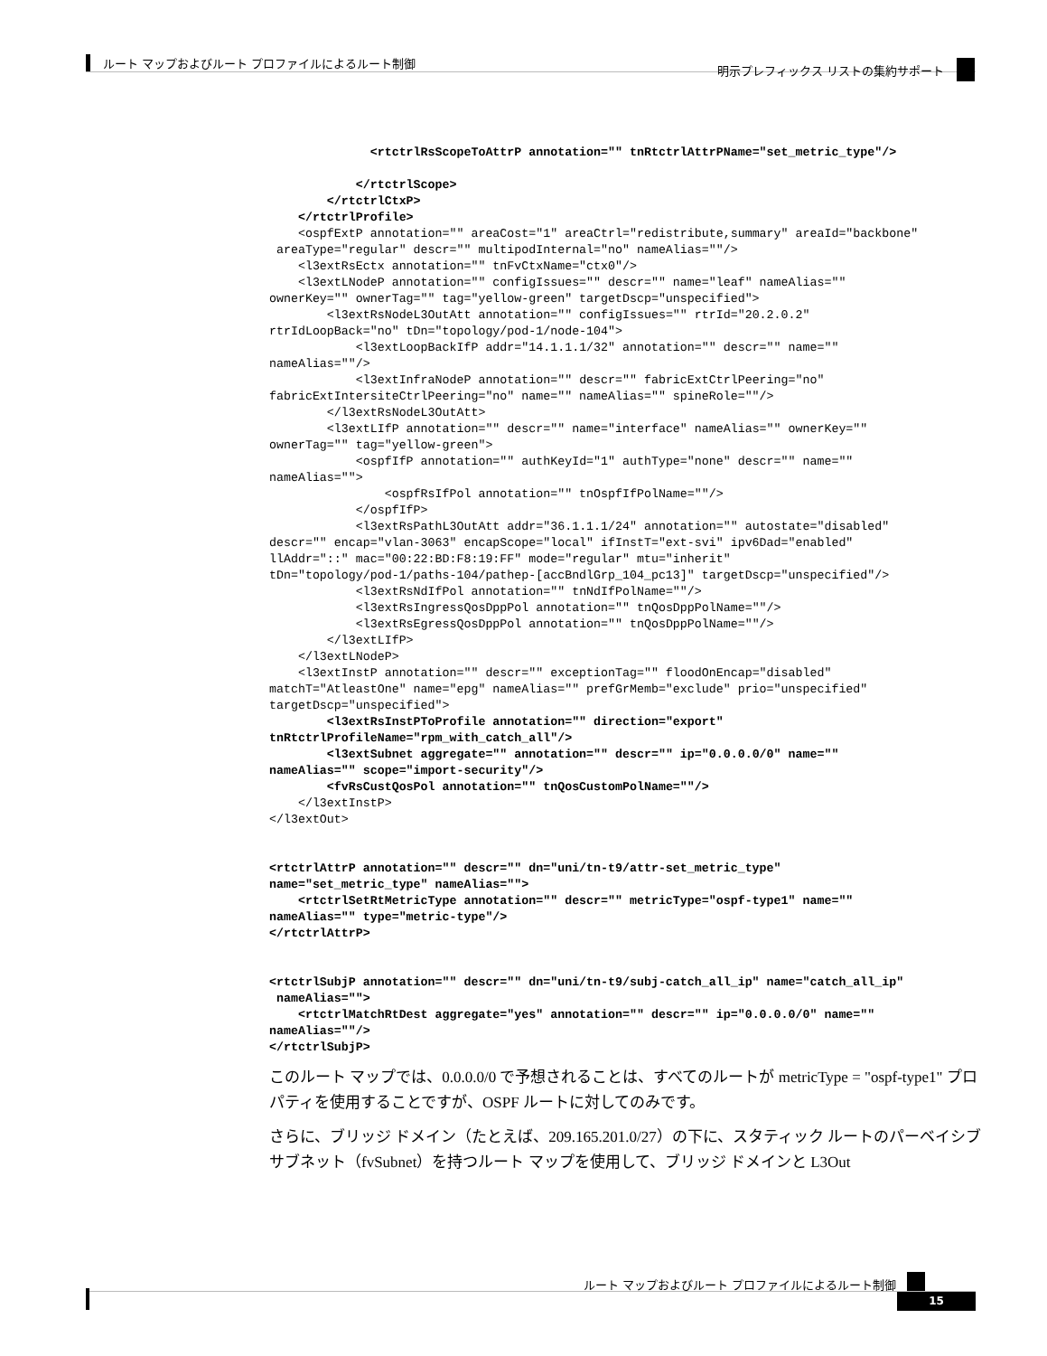ルート マップおよびルート プロファイルによるルート制御
明示プレフィックス リストの集約サポート
              <rtctrlRsScopeToAttrP annotation="" tnRtctrlAttrPName="set_metric_type"/>

            </rtctrlScope>
        </rtctrlCtxP>
    </rtctrlProfile>
    <ospfExtP annotation="" areaCost="1" areaCtrl="redistribute,summary" areaId="backbone"
 areaType="regular" descr="" multipodInternal="no" nameAlias=""/>
    <l3extRsEctx annotation="" tnFvCtxName="ctx0"/>
    <l3extLNodeP annotation="" configIssues="" descr="" name="leaf" nameAlias=""
ownerKey="" ownerTag="" tag="yellow-green" targetDscp="unspecified">
        <l3extRsNodeL3OutAtt annotation="" configIssues="" rtrId="20.2.0.2"
rtrIdLoopBack="no" tDn="topology/pod-1/node-104">
            <l3extLoopBackIfP addr="14.1.1.1/32" annotation="" descr="" name=""
nameAlias=""/>
            <l3extInfraNodeP annotation="" descr="" fabricExtCtrlPeering="no"
fabricExtIntersiteCtrlPeering="no" name="" nameAlias="" spineRole=""/>
        </l3extRsNodeL3OutAtt>
        <l3extLIfP annotation="" descr="" name="interface" nameAlias="" ownerKey=""
ownerTag="" tag="yellow-green">
            <ospfIfP annotation="" authKeyId="1" authType="none" descr="" name=""
nameAlias="">
                <ospfRsIfPol annotation="" tnOspfIfPolName=""/>
            </ospfIfP>
            <l3extRsPathL3OutAtt addr="36.1.1.1/24" annotation="" autostate="disabled"
descr="" encap="vlan-3063" encapScope="local" ifInstT="ext-svi" ipv6Dad="enabled"
llAddr="::" mac="00:22:BD:F8:19:FF" mode="regular" mtu="inherit"
tDn="topology/pod-1/paths-104/pathep-[accBndlGrp_104_pc13]" targetDscp="unspecified"/>
            <l3extRsNdIfPol annotation="" tnNdIfPolName=""/>
            <l3extRsIngressQosDppPol annotation="" tnQosDppPolName=""/>
            <l3extRsEgressQosDppPol annotation="" tnQosDppPolName=""/>
        </l3extLIfP>
    </l3extLNodeP>
    <l3extInstP annotation="" descr="" exceptionTag="" floodOnEncap="disabled"
matchT="AtleastOne" name="epg" nameAlias="" prefGrMemb="exclude" prio="unspecified"
targetDscp="unspecified">
        <l3extRsInstPToProfile annotation="" direction="export"
tnRtctrlProfileName="rpm_with_catch_all"/>
        <l3extSubnet aggregate="" annotation="" descr="" ip="0.0.0.0/0" name=""
nameAlias="" scope="import-security"/>
        <fvRsCustQosPol annotation="" tnQosCustomPolName=""/>
    </l3extInstP>
</l3extOut>


<rtctrlAttrP annotation="" descr="" dn="uni/tn-t9/attr-set_metric_type"
name="set_metric_type" nameAlias="">
    <rtctrlSetRtMetricType annotation="" descr="" metricType="ospf-type1" name=""
nameAlias="" type="metric-type"/>
</rtctrlAttrP>


<rtctrlSubjP annotation="" descr="" dn="uni/tn-t9/subj-catch_all_ip" name="catch_all_ip"
 nameAlias="">
    <rtctrlMatchRtDest aggregate="yes" annotation="" descr="" ip="0.0.0.0/0" name=""
nameAlias=""/>
</rtctrlSubjP>
このルート マップでは、0.0.0.0/0 で予想されることは、すべてのルートが metricType = "ospf-type1" プロパティを使用することですが、OSPF ルートに対してのみです。
さらに、ブリッジ ドメイン（たとえば、209.165.201.0/27）の下に、スタティック ルートのパーベイシブ サブネット（fvSubnet）を持つルート マップを使用して、ブリッジ ドメインと L3Out
ルート マップおよびルート プロファイルによるルート制御
15